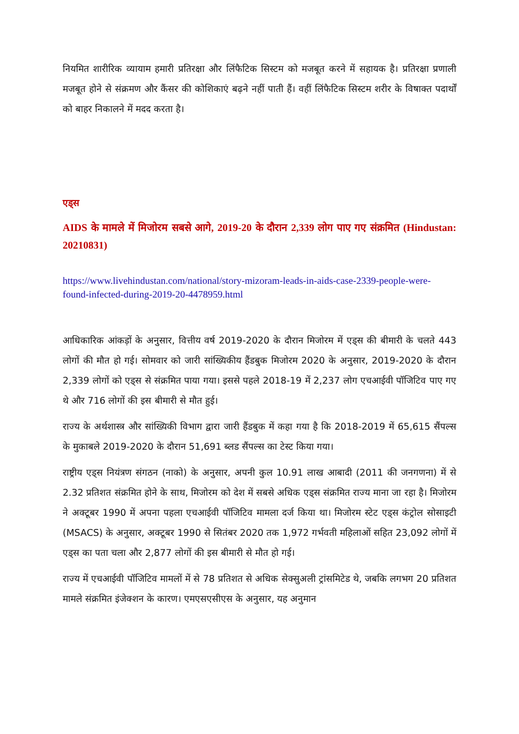नियमित शारीरिक व्यायाम हमारी प्रतिरक्षा और लिंफैटिक सिस्टम को मजबूत करने में सहायक है। प्रतिरक्षा प्रणाली मजबूत होने से संक्रमण और कैंसर की कोशिकाएं बढ़ने नहीं पाती हैं। वहीं लिंफैटिक सिस्टम शरीर के विषाक्त पदार्थों को बाहर निकालने में मदद करता है।
एड्स
AIDS के मामले में मिजोरम सबसे आगे, 2019-20 के दौरान 2,339 लोग पाए गए संक्रमित (Hindustan: 20210831)
https://www.livehindustan.com/national/story-mizoram-leads-in-aids-case-2339-people-were-found-infected-during-2019-20-4478959.html
आधिकारिक आंकड़ों के अनुसार, वित्तीय वर्ष 2019-2020 के दौरान मिजोरम में एड्स की बीमारी के चलते 443 लोगों की मौत हो गई। सोमवार को जारी सांख्यिकीय हैंडबुक मिजोरम 2020 के अनुसार, 2019-2020 के दौरान 2,339 लोगों को एड्स से संक्रमित पाया गया। इससे पहले 2018-19 में 2,237 लोग एचआईवी पॉजिटिव पाए गए थे और 716 लोगों की इस बीमारी से मौत हुई।
राज्य के अर्थशास्त्र और सांख्यिकी विभाग द्वारा जारी हैंडबुक में कहा गया है कि 2018-2019 में 65,615 सैंपल्स के मुकाबले 2019-2020 के दौरान 51,691 ब्लड सैंपल्स का टेस्ट किया गया।
राष्ट्रीय एड्स नियंत्रण संगठन (नाको) के अनुसार, अपनी कुल 10.91 लाख आबादी (2011 की जनगणना) में से 2.32 प्रतिशत संक्रमित होने के साथ, मिजोरम को देश में सबसे अधिक एड्स संक्रमित राज्य माना जा रहा है। मिजोरम ने अक्टूबर 1990 में अपना पहला एचआईवी पॉजिटिव मामला दर्ज किया था। मिजोरम स्टेट एड्स कंट्रोल सोसाइटी (MSACS) के अनुसार, अक्टूबर 1990 से सितंबर 2020 तक 1,972 गर्भवती महिलाओं सहित 23,092 लोगों में एड्स का पता चला और 2,877 लोगों की इस बीमारी से मौत हो गई।
राज्य में एचआईवी पॉजिटिव मामलों में से 78 प्रतिशत से अधिक सेक्सुअली ट्रांसमिटेड थे, जबकि लगभग 20 प्रतिशत मामले संक्रमित इंजेक्शन के कारण। एमएसएसीएस के अनुसार, यह अनुमान